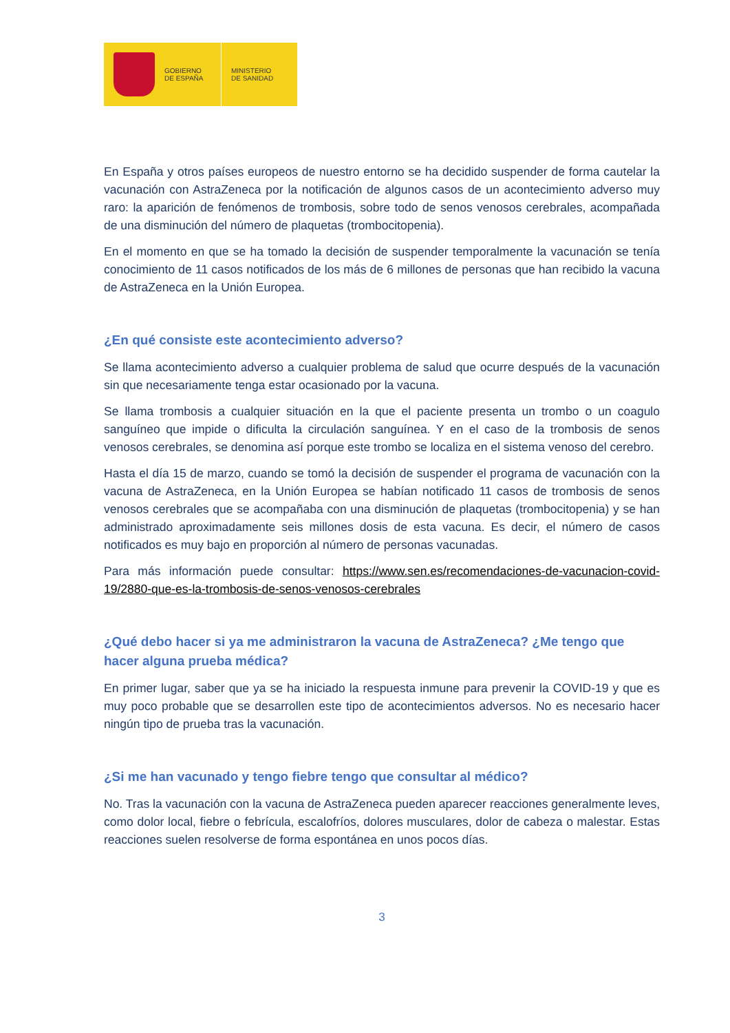GOBIERNO
DE ESPAÑA
MINISTERIO
DE SANIDAD
En España y otros países europeos de nuestro entorno se ha decidido suspender de forma cautelar la vacunación con AstraZeneca por la notificación de algunos casos de un acontecimiento adverso muy raro: la aparición de fenómenos de trombosis, sobre todo de senos venosos cerebrales, acompañada de una disminución del número de plaquetas (trombocitopenia).
En el momento en que se ha tomado la decisión de suspender temporalmente la vacunación se tenía conocimiento de 11 casos notificados de los más de 6 millones de personas que han recibido la vacuna de AstraZeneca en la Unión Europea.
¿En qué consiste este acontecimiento adverso?
Se llama acontecimiento adverso a cualquier problema de salud que ocurre después de la vacunación sin que necesariamente tenga estar ocasionado por la vacuna.
Se llama trombosis a cualquier situación en la que el paciente presenta un trombo o un coagulo sanguíneo que impide o dificulta la circulación sanguínea. Y en el caso de la trombosis de senos venosos cerebrales, se denomina así porque este trombo se localiza en el sistema venoso del cerebro.
Hasta el día 15 de marzo, cuando se tomó la decisión de suspender el programa de vacunación con la vacuna de AstraZeneca, en la Unión Europea se habían notificado 11 casos de trombosis de senos venosos cerebrales que se acompañaba con una disminución de plaquetas (trombocitopenia) y se han administrado aproximadamente seis millones dosis de esta vacuna. Es decir, el número de casos notificados es muy bajo en proporción al número de personas vacunadas.
Para más información puede consultar: https://www.sen.es/recomendaciones-de-vacunacion-covid-19/2880-que-es-la-trombosis-de-senos-venosos-cerebrales
¿Qué debo hacer si ya me administraron la vacuna de AstraZeneca? ¿Me tengo que hacer alguna prueba médica?
En primer lugar, saber que ya se ha iniciado la respuesta inmune para prevenir la COVID-19 y que es muy poco probable que se desarrollen este tipo de acontecimientos adversos. No es necesario hacer ningún tipo de prueba tras la vacunación.
¿Si me han vacunado y tengo fiebre tengo que consultar al médico?
No. Tras la vacunación con la vacuna de AstraZeneca pueden aparecer reacciones generalmente leves, como dolor local, fiebre o febrícula, escalofríos, dolores musculares, dolor de cabeza o malestar. Estas reacciones suelen resolverse de forma espontánea en unos pocos días.
3